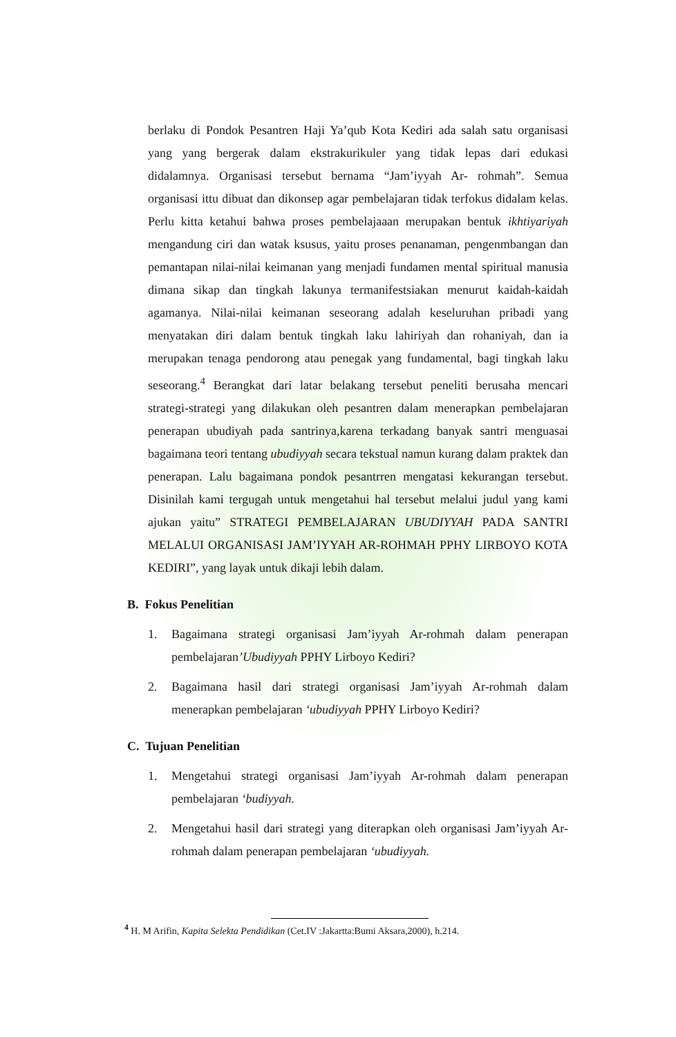berlaku di Pondok Pesantren Haji Ya’qub Kota Kediri ada salah satu organisasi yang yang bergerak dalam ekstrakurikuler yang tidak lepas dari edukasi didalamnya. Organisasi tersebut bernama “Jam’iyyah Ar- rohmah”. Semua organisasi ittu dibuat dan dikonsep agar pembelajaran tidak terfokus didalam kelas. Perlu kitta ketahui bahwa proses pembelajaaan merupakan bentuk ikhtiyariyah mengandung ciri dan watak ksusus, yaitu proses penanaman, pengenmbangan dan pemantapan nilai-nilai keimanan yang menjadi fundamen mental spiritual manusia dimana sikap dan tingkah lakunya termanifestsiakan menurut kaidah-kaidah agamanya. Nilai-nilai keimanan seseorang adalah keseluruhan pribadi yang menyatakan diri dalam bentuk tingkah laku lahiriyah dan rohaniyah, dan ia merupakan tenaga pendorong atau penegak yang fundamental, bagi tingkah laku seseorang.<sup>4</sup> Berangkat dari latar belakang tersebut peneliti berusaha mencari strategi-strategi yang dilakukan oleh pesantren dalam menerapkan pembelajaran penerapan ubudiyah pada santrinya,karena terkadang banyak santri menguasai bagaimana teori tentang ubudiyyah secara tekstual namun kurang dalam praktek dan penerapan. Lalu bagaimana pondok pesantrren mengatasi kekurangan tersebut. Disinilah kami tergugah untuk mengetahui hal tersebut melalui judul yang kami ajukan yaitu” STRATEGI PEMBELAJARAN UBUDIYYAH PADA SANTRI MELALUI ORGANISASI JAM’IYYAH AR-ROHMAH PPHY LIRBOYO KOTA KEDIRI”, yang layak untuk dikaji lebih dalam.
B. Fokus Penelitian
1. Bagaimana strategi organisasi Jam’iyyah Ar-rohmah dalam penerapan pembelajaran’Ubudiyyah PPHY Lirboyo Kediri?
2. Bagaimana hasil dari strategi organisasi Jam’iyyah Ar-rohmah dalam menerapkan pembelajaran ‘ubudiyyah PPHY Lirboyo Kediri?
C. Tujuan Penelitian
1. Mengetahui strategi organisasi Jam’iyyah Ar-rohmah dalam penerapan pembelajaran ‘budiyyah.
2. Mengetahui hasil dari strategi yang diterapkan oleh organisasi Jam’iyyah Ar-rohmah dalam penerapan pembelajaran ‘ubudiyyah.
<sup>4</sup> H. M Arifin, Kapita Selekta Pendidikan (Cet.IV :Jakartta:Bumi Aksara,2000), h.214.